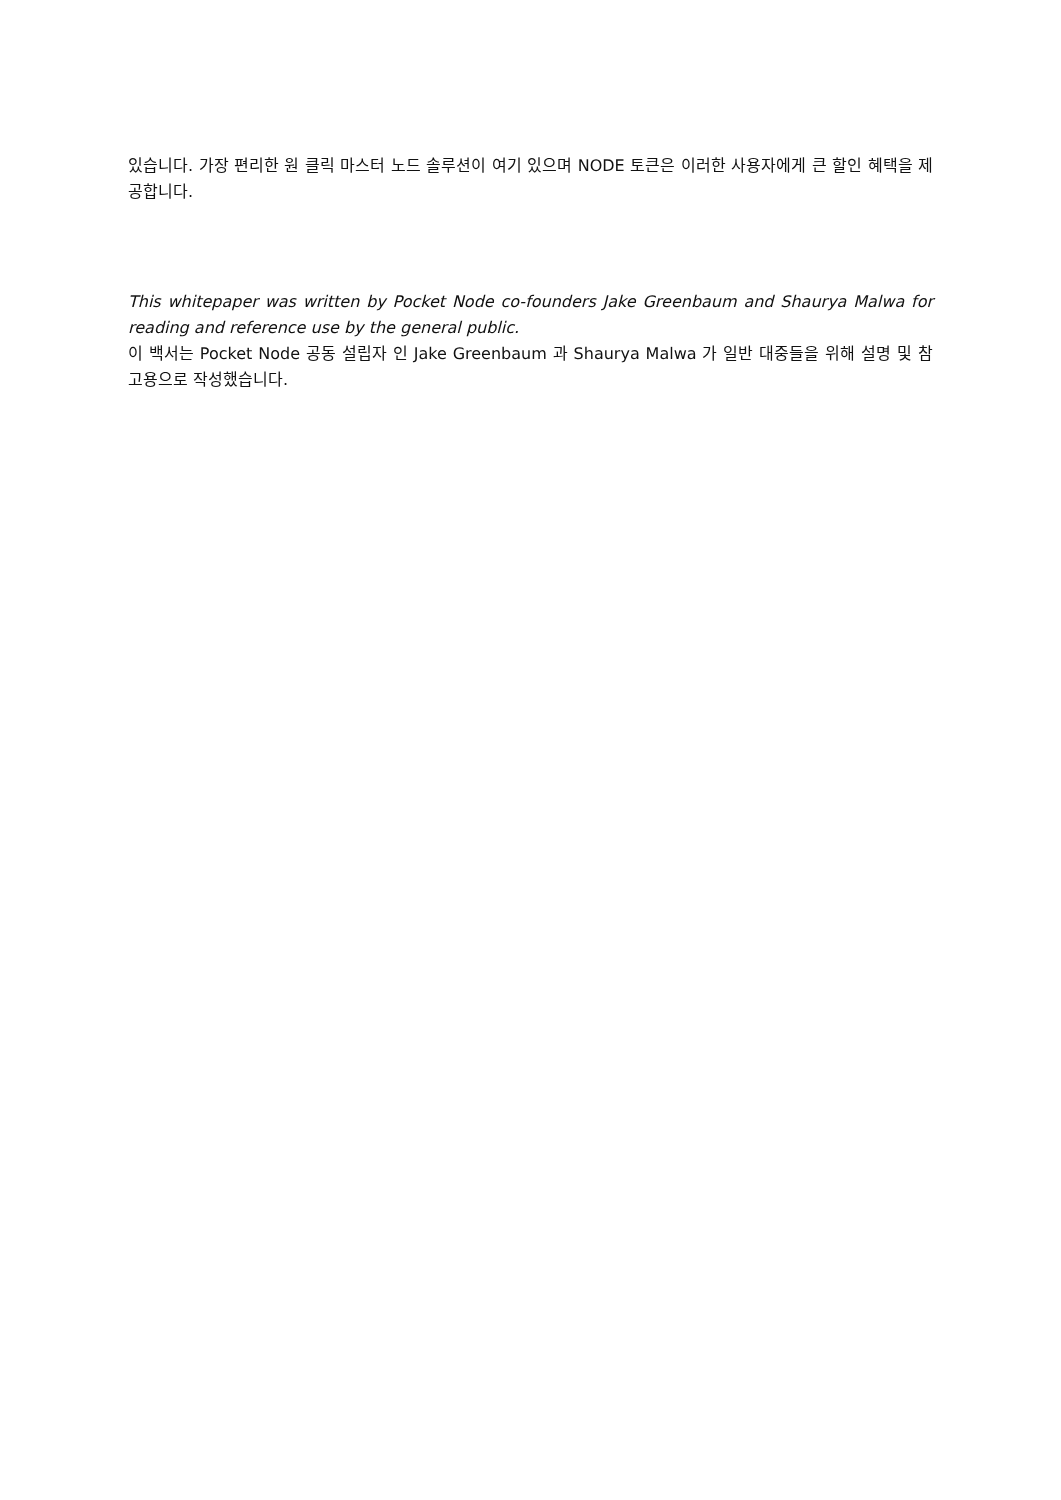있습니다. 가장 편리한 원 클릭 마스터 노드 솔루션이 여기 있으며 NODE 토큰은 이러한 사용자에게 큰 할인 혜택을 제공합니다.
This whitepaper was written by Pocket Node co-founders Jake Greenbaum and Shaurya Malwa for reading and reference use by the general public.
이 백서는 Pocket Node 공동 설립자 인 Jake Greenbaum 과 Shaurya Malwa 가 일반 대중들을 위해 설명 및 참고용으로 작성했습니다.